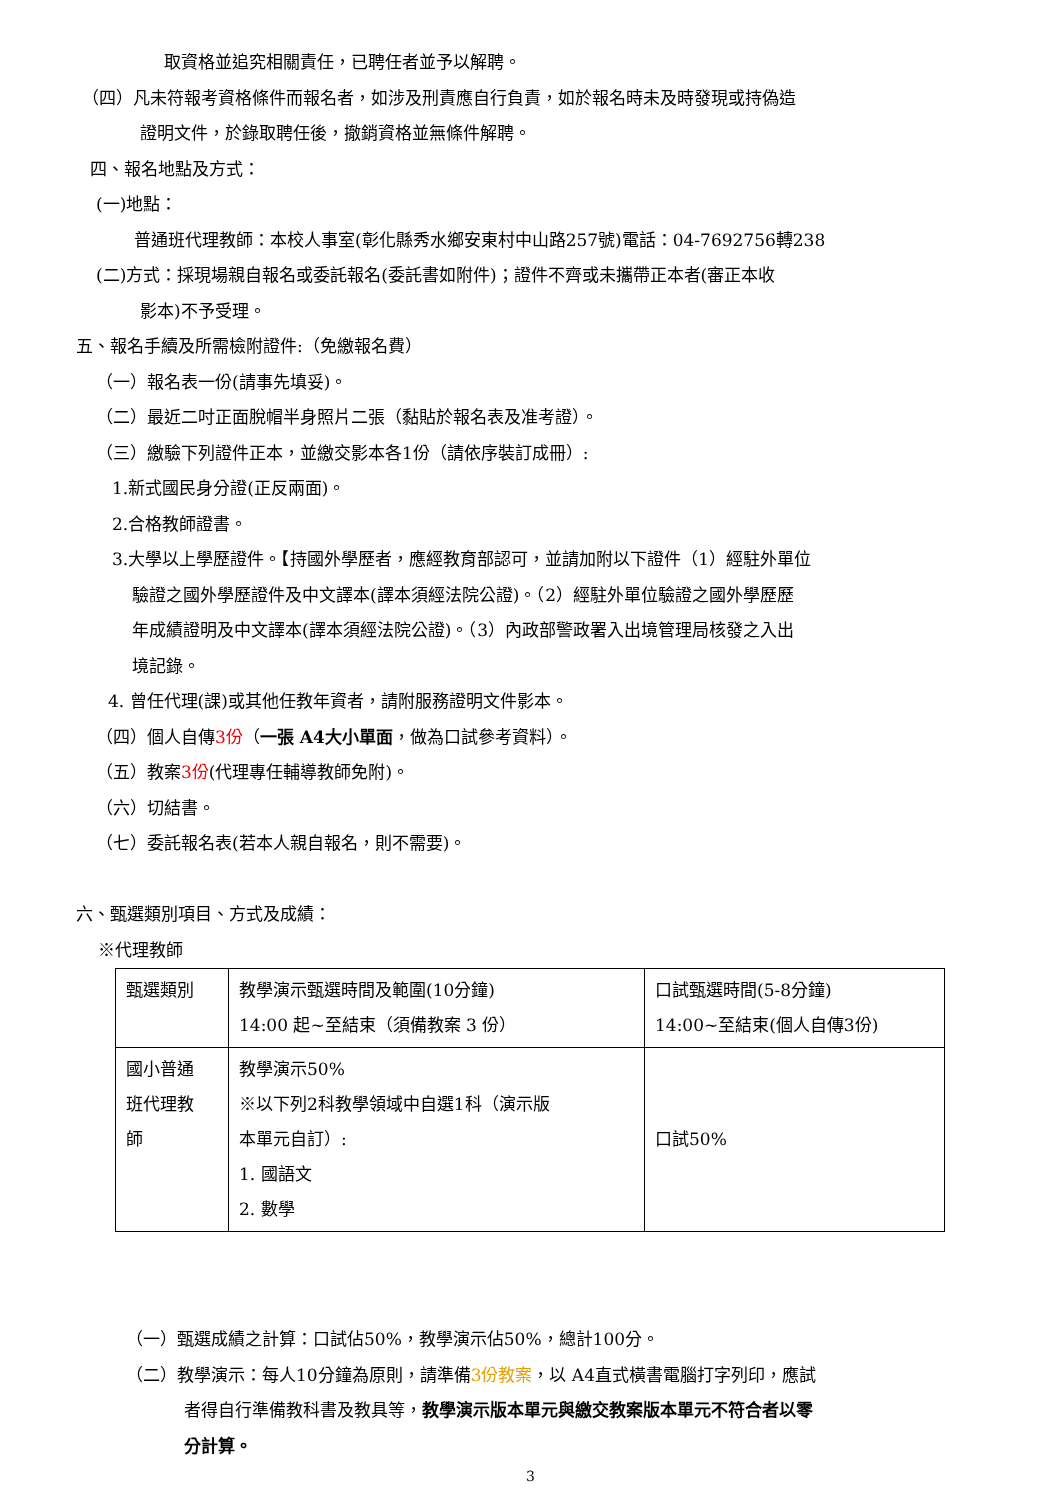取資格並追究相關責任，已聘任者並予以解聘。
（四）凡未符報考資格條件而報名者，如涉及刑責應自行負責，如於報名時未及時發現或持偽造
證明文件，於錄取聘任後，撤銷資格並無條件解聘。
四、報名地點及方式：
(一)地點：
普通班代理教師：本校人事室(彰化縣秀水鄉安東村中山路257號)電話：04-7692756轉238
(二)方式：採現場親自報名或委託報名(委託書如附件)；證件不齊或未攜帶正本者(審正本收
影本)不予受理。
五、報名手續及所需檢附證件:（免繳報名費）
（一）報名表一份(請事先填妥)。
（二）最近二吋正面脫帽半身照片二張（黏貼於報名表及准考證）。
（三）繳驗下列證件正本，並繳交影本各1份（請依序裝訂成冊）:
1.新式國民身分證(正反兩面)。
2.合格教師證書。
3.大學以上學歷證件。【持國外學歷者，應經教育部認可，並請加附以下證件（1）經駐外單位
驗證之國外學歷證件及中文譯本(譯本須經法院公證)。（2）經駐外單位驗證之國外學歷歷
年成績證明及中文譯本(譯本須經法院公證)。（3）內政部警政署入出境管理局核發之入出
境記錄。
4. 曾任代理(課)或其他任教年資者，請附服務證明文件影本。
（四）個人自傳3份（一張 A4大小單面，做為口試參考資料）。
（五）教案3份(代理專任輔導教師免附)。
（六）切結書。
（七）委託報名表(若本人親自報名，則不需要)。
六、甄選類別項目、方式及成績：
※代理教師
| 甄選類別 | 教學演示甄選時間及範圍(10分鐘) 14:00 起~至結束（須備教案 3 份） | 口試甄選時間(5-8分鐘) 14:00~至結束(個人自傳3份) |
| 國小普通 班代理教 師 | 教學演示50% ※以下列2科教學領域中自選1科（演示版 本單元自訂）: 1. 國語文 2. 數學 | 口試50% |
（一）甄選成績之計算：口試佔50%，教學演示佔50%，總計100分。
（二）教學演示：每人10分鐘為原則，請準備3份教案，以 A4直式橫書電腦打字列印，應試
者得自行準備教科書及教具等，教學演示版本單元與繳交教案版本單元不符合者以零
分計算。
3